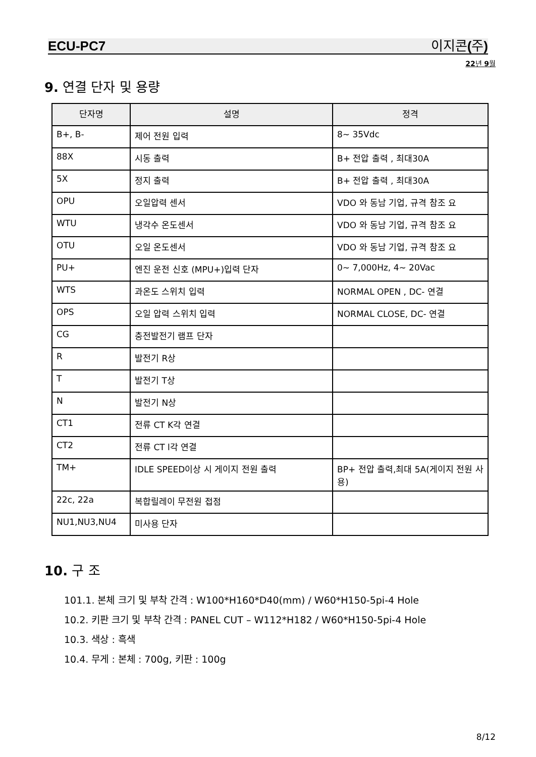ECU-PC7 이지콘(주)
22년 9월
9. 연결 단자 및 용량
| 단자명 | 설명 | 정격 |
| --- | --- | --- |
| B+, B- | 제어 전원 입력 | 8~ 35Vdc |
| 88X | 시동 출력 | B+ 전압 출력 , 최대30A |
| 5X | 정지 출력 | B+ 전압 출력 , 최대30A |
| OPU | 오일압력 센서 | VDO 와 동남 기업, 규격 참조 요 |
| WTU | 냉각수 온도센서 | VDO 와 동남 기업, 규격 참조 요 |
| OTU | 오일 온도센서 | VDO 와 동남 기업, 규격 참조 요 |
| PU+ | 엔진 운전 신호 (MPU+)입력 단자 | 0~ 7,000Hz, 4~ 20Vac |
| WTS | 과온도 스위치 입력 | NORMAL OPEN , DC- 연결 |
| OPS | 오일 압력 스위치 입력 | NORMAL CLOSE, DC- 연결 |
| CG | 충전발전기 램프 단자 | |
| R | 발전기 R상 | |
| T | 발전기 T상 | |
| N | 발전기 N상 | |
| CT1 | 전류 CT K각 연결 | |
| CT2 | 전류 CT l각 연결 | |
| TM+ | IDLE SPEED이상 시 게이지 전원 출력 | BP+ 전압 출력,최대 5A(게이지 전원 사용) |
| 22c, 22a | 복합릴레이 무전원 접점 | |
| NU1,NU3,NU4 | 미사용 단자 | |
10. 구 조
101.1. 본체 크기 및 부착 간격 : W100*H160*D40(mm) / W60*H150-5pi-4 Hole
10.2. 키판 크기 및 부착 간격 : PANEL CUT – W112*H182 / W60*H150-5pi-4 Hole
10.3. 색상 : 흑색
10.4. 무게 : 본체 : 700g, 키판 : 100g
8/12